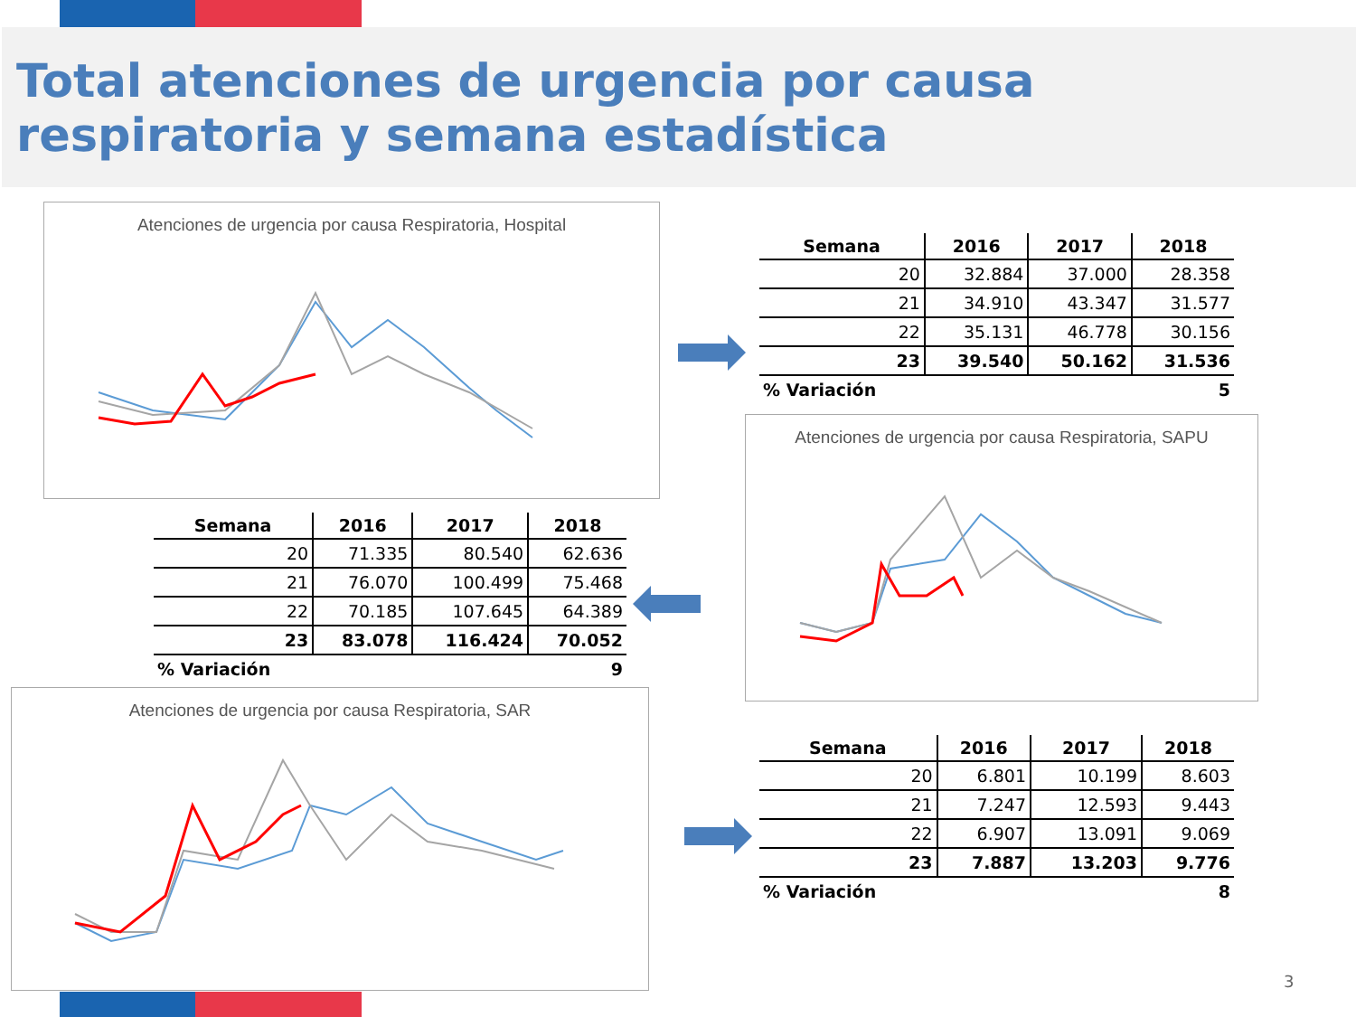Total atenciones de urgencia por causa respiratoria y semana estadística
Atenciones de urgencia por causa Respiratoria, Hospital
| Semana | 2016 | 2017 | 2018 |
| --- | --- | --- | --- |
| 20 | 32.884 | 37.000 | 28.358 |
| 21 | 34.910 | 43.347 | 31.577 |
| 22 | 35.131 | 46.778 | 30.156 |
| 23 | 39.540 | 50.162 | 31.536 |
| % Variación | | | 5 |
| Semana | 2016 | 2017 | 2018 |
| --- | --- | --- | --- |
| 20 | 71.335 | 80.540 | 62.636 |
| 21 | 76.070 | 100.499 | 75.468 |
| 22 | 70.185 | 107.645 | 64.389 |
| 23 | 83.078 | 116.424 | 70.052 |
| % Variación | | | 9 |
Atenciones de urgencia por causa Respiratoria, SAPU
Atenciones de urgencia por causa Respiratoria, SAR
| Semana | 2016 | 2017 | 2018 |
| --- | --- | --- | --- |
| 20 | 6.801 | 10.199 | 8.603 |
| 21 | 7.247 | 12.593 | 9.443 |
| 22 | 6.907 | 13.091 | 9.069 |
| 23 | 7.887 | 13.203 | 9.776 |
| % Variación | | | 8 |
3